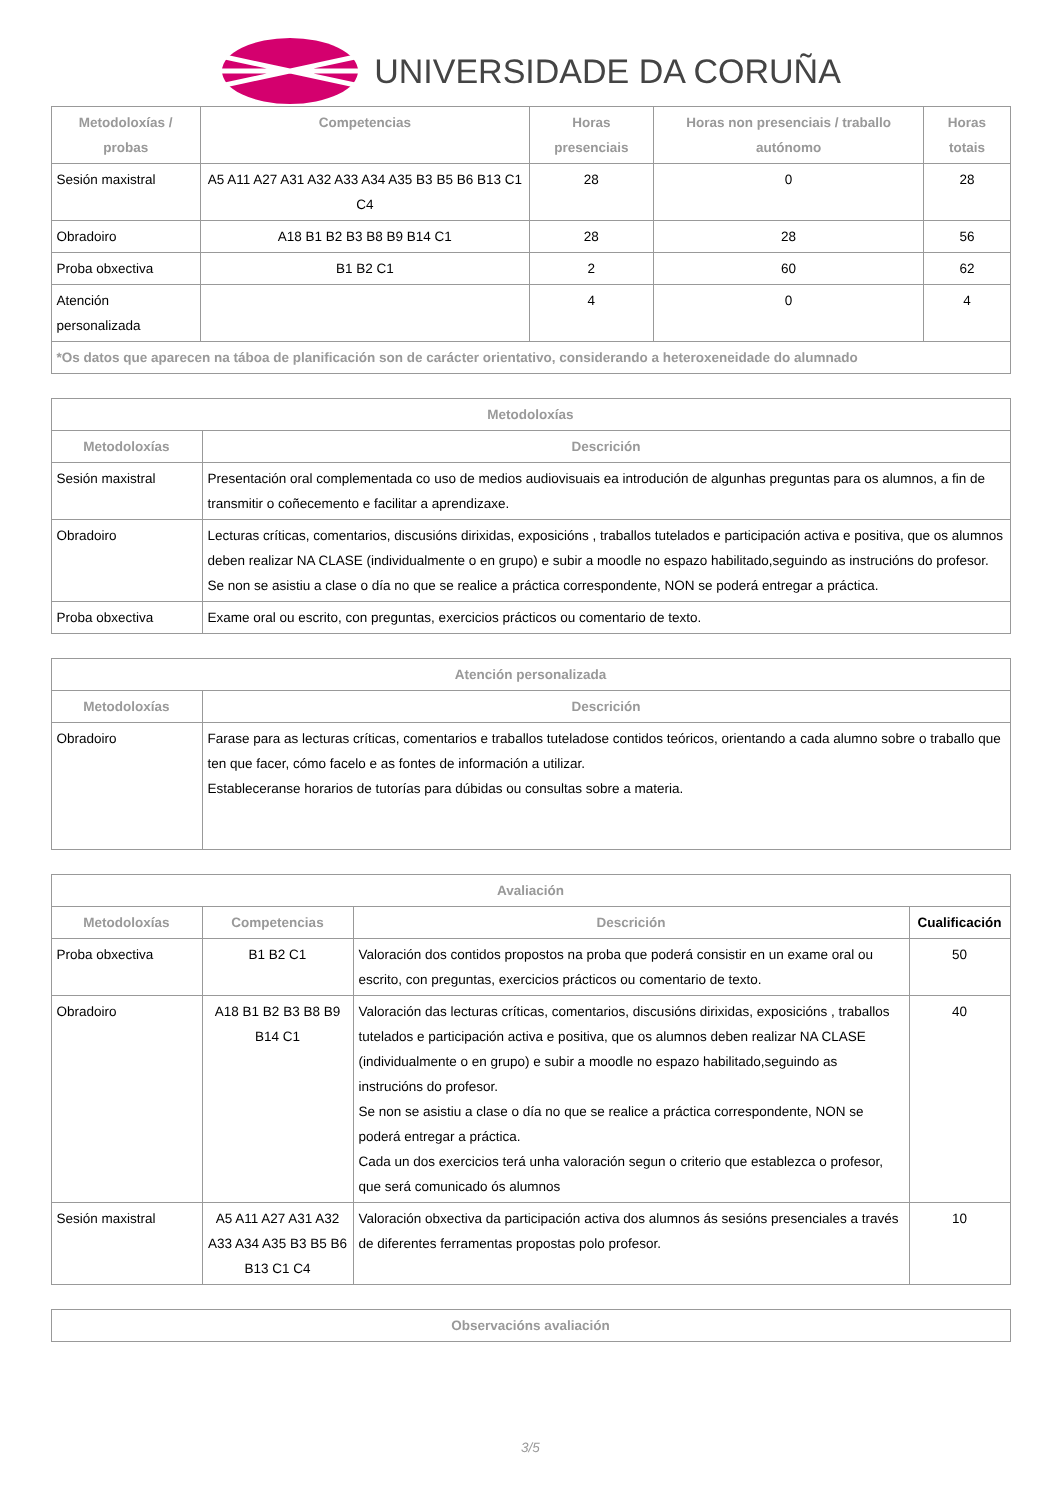UNIVERSIDADE DA CORUÑA
| Metodoloxías / probas | Competencias | Horas presenciais | Horas non presenciais / traballo autónomo | Horas totais |
| --- | --- | --- | --- | --- |
| Sesión maxistral | A5 A11 A27 A31 A32 A33 A34 A35 B3 B5 B6 B13 C1 C4 | 28 | 0 | 28 |
| Obradoiro | A18 B1 B2 B3 B8 B9 B14 C1 | 28 | 28 | 56 |
| Proba obxectiva | B1 B2 C1 | 2 | 60 | 62 |
| Atención personalizada | | 4 | 0 | 4 |
| *Os datos que aparecen na táboa de planificación son de carácter orientativo, considerando a heteroxeneidade do alumnado | | | | |
| Metodoloxías | |
| --- | --- |
| Metodoloxías | Descrición |
| Sesión maxistral | Presentación oral complementada co uso de medios audiovisuais ea introdución de algunhas preguntas para os alumnos, a fin de transmitir o coñecemento e facilitar a aprendizaxe. |
| Obradoiro | Lecturas críticas, comentarios, discusións dirixidas, exposicións , traballos tutelados e participación activa e positiva, que os alumnos deben realizar NA CLASE (individualmente o en grupo) e subir a moodle no espazo habilitado,seguindo as instrucións do profesor. Se non se asistiu a clase o día no que se realice a práctica correspondente, NON se poderá entregar a práctica. |
| Proba obxectiva | Exame oral ou escrito, con preguntas, exercicios prácticos ou comentario de texto. |
| Atención personalizada | |
| --- | --- |
| Metodoloxías | Descrición |
| Obradoiro | Farase para as lecturas críticas, comentarios e traballos tuteladose contidos teóricos, orientando a cada alumno sobre o traballo que ten que facer, cómo facelo e as fontes de información a utilizar. Estableceranse horarios de tutorías para dúbidas ou consultas sobre a materia. |
| Avaliación | | | |
| --- | --- | --- | --- |
| Metodoloxías | Competencias | Descrición | Cualificación |
| Proba obxectiva | B1 B2 C1 | Valoración dos contidos propostos na proba que poderá consistir en un exame oral ou escrito, con preguntas, exercicios prácticos ou comentario de texto. | 50 |
| Obradoiro | A18 B1 B2 B3 B8 B9 B14 C1 | Valoración das lecturas críticas, comentarios, discusións dirixidas, exposicións , traballos tutelados e participación activa e positiva, que os alumnos deben realizar NA CLASE (individualmente o en grupo) e subir a moodle no espazo habilitado,seguindo as instrucións do profesor. Se non se asistiu a clase o día no que se realice a práctica correspondente, NON se poderá entregar a práctica. Cada un dos exercicios terá unha valoración segun o criterio que establezca o profesor, que será comunicado ós alumnos | 40 |
| Sesión maxistral | A5 A11 A27 A31 A32 A33 A34 A35 B3 B5 B6 B13 C1 C4 | Valoración obxectiva da participación activa dos alumnos ás sesións presenciales a través de diferentes ferramentas propostas polo profesor. | 10 |
| Observacións avaliación |
| --- |
3/5